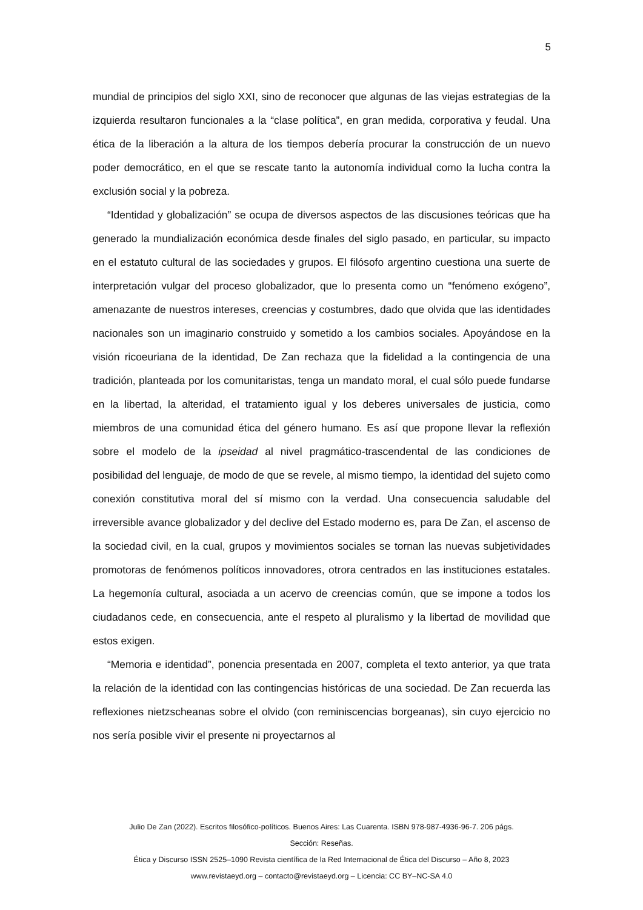5
mundial de principios del siglo XXI, sino de reconocer que algunas de las viejas estrategias de la izquierda resultaron funcionales a la “clase política”, en gran medida, corporativa y feudal. Una ética de la liberación a la altura de los tiempos debería procurar la construcción de un nuevo poder democrático, en el que se rescate tanto la autonomía individual como la lucha contra la exclusión social y la pobreza.
“Identidad y globalización” se ocupa de diversos aspectos de las discusiones teóricas que ha generado la mundialización económica desde finales del siglo pasado, en particular, su impacto en el estatuto cultural de las sociedades y grupos. El filósofo argentino cuestiona una suerte de interpretación vulgar del proceso globalizador, que lo presenta como un “fenómeno exógeno”, amenazante de nuestros intereses, creencias y costumbres, dado que olvida que las identidades nacionales son un imaginario construido y sometido a los cambios sociales. Apoyándose en la visión ricoeuriana de la identidad, De Zan rechaza que la fidelidad a la contingencia de una tradición, planteada por los comunitaristas, tenga un mandato moral, el cual sólo puede fundarse en la libertad, la alteridad, el tratamiento igual y los deberes universales de justicia, como miembros de una comunidad ética del género humano. Es así que propone llevar la reflexión sobre el modelo de la ipseidad al nivel pragmático-trascendental de las condiciones de posibilidad del lenguaje, de modo de que se revele, al mismo tiempo, la identidad del sujeto como conexión constitutiva moral del sí mismo con la verdad. Una consecuencia saludable del irreversible avance globalizador y del declive del Estado moderno es, para De Zan, el ascenso de la sociedad civil, en la cual, grupos y movimientos sociales se tornan las nuevas subjetividades promotoras de fenómenos políticos innovadores, otrora centrados en las instituciones estatales. La hegemonía cultural, asociada a un acervo de creencias común, que se impone a todos los ciudadanos cede, en consecuencia, ante el respeto al pluralismo y la libertad de movilidad que estos exigen.
“Memoria e identidad”, ponencia presentada en 2007, completa el texto anterior, ya que trata la relación de la identidad con las contingencias históricas de una sociedad. De Zan recuerda las reflexiones nietzscheanas sobre el olvido (con reminiscencias borgeanas), sin cuyo ejercicio no nos sería posible vivir el presente ni proyectarnos al
Julio De Zan (2022). Escritos filosófico-políticos. Buenos Aires: Las Cuarenta. ISBN 978-987-4936-96-7. 206 págs.
Sección: Reseñas.
Ética y Discurso ISSN 2525–1090 Revista científica de la Red Internacional de Ética del Discurso – Año 8, 2023
www.revistaeyd.org – contacto@revistaeyd.org – Licencia: CC BY–NC-SA 4.0